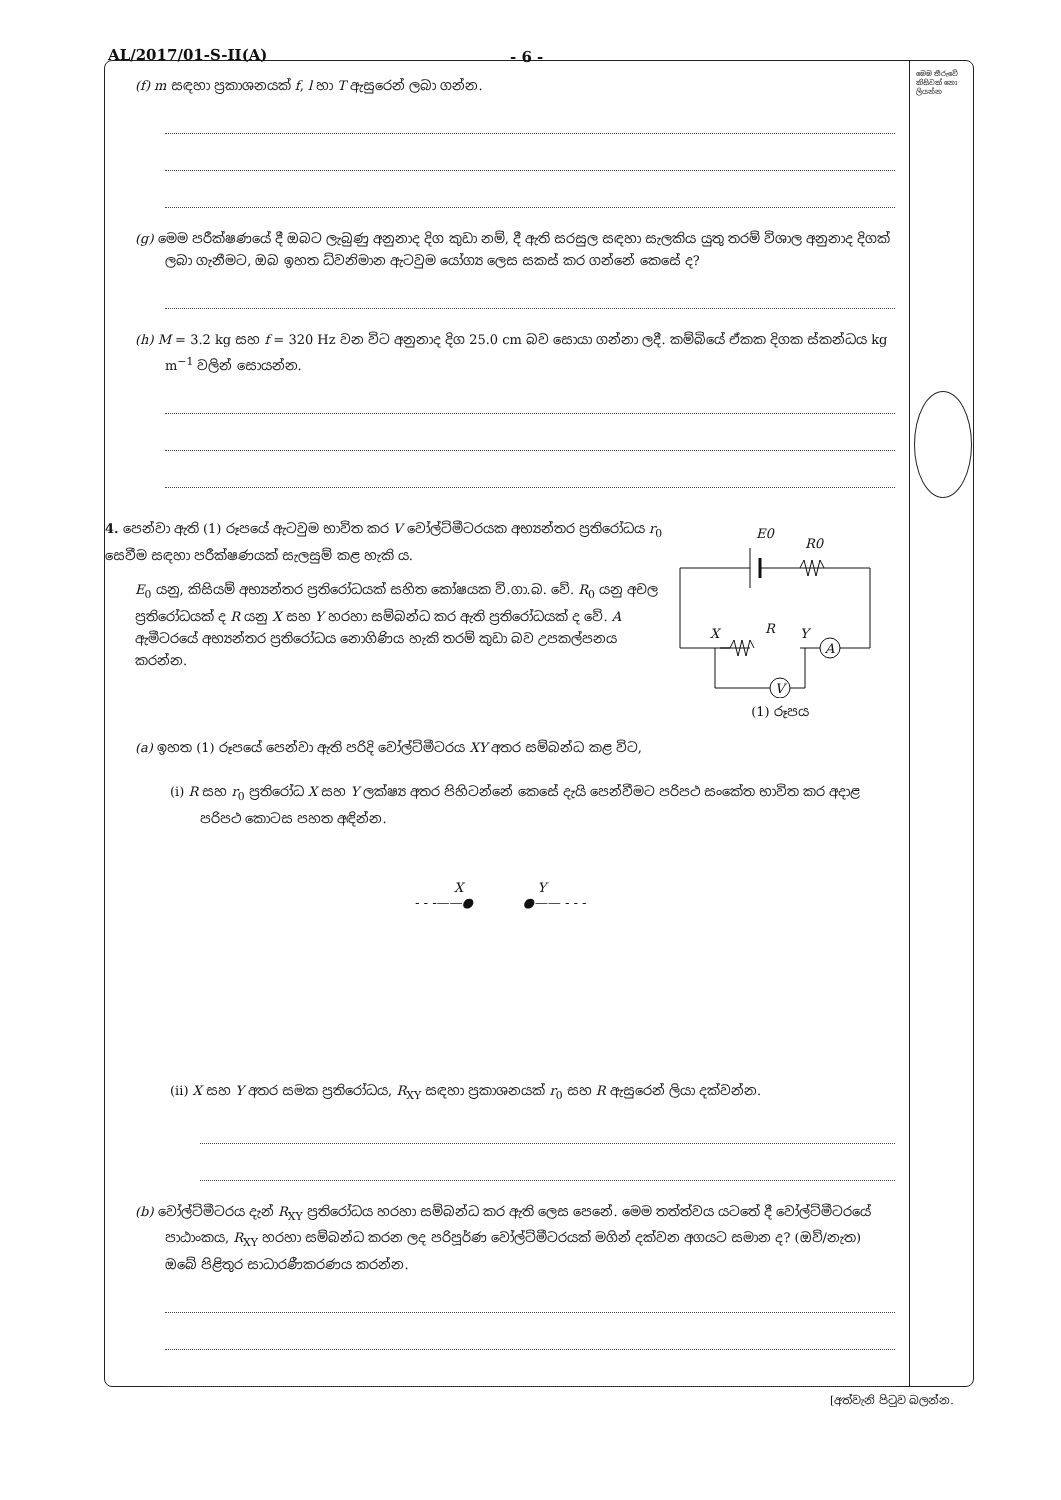AL/2017/01-S-II(A) - 6 -
(f) m සඳහා ප්‍රකාශනයක් f, l හා T ඇසුරෙන් ලබා ගන්න.
(g) මෙම පරීක්ෂණයේ දී ඔබට ලැබුණු අනුනාද දිග කුඩා නම්, දී ඇති සරසුල සඳහා සැලකිය යුතු තරම් විශාල අනුනාද දිගක් ලබා ගැනීමට, ඔබ ඉහත ධ්වනිමාන ඇටවුම යෝග්‍ය ලෙස සකස් කර ගන්නේ කෙසේ ද?
(h) M = 3.2 kg සහ f = 320 Hz වන විට අනුනාද දිග 25.0 cm බව සොයා ගන්නා ලදී. කම්බියේ ඒකක දිගක ස්කන්ධය kg m<sup>−1</sup> වලින් සොයන්න.
4. පෙන්වා ඇති (1) රූපයේ ඇටවුම භාවිත කර V වෝල්ට්මීටරයක අභ්‍යන්තර ප්‍රතිරෝධය r<sub>0</sub> සෙවීම සඳහා පරීක්ෂණයක් සැලසුම් කළ හැකි ය.
E<sub>0</sub> යනු, කිසියම් අභ්‍යන්තර ප්‍රතිරෝධයක් සහිත කෝෂයක වි.ගා.බ. වේ. R<sub>0</sub> යනු අචල ප්‍රතිරෝධයක් ද R යනු X සහ Y හරහා සම්බන්ධ කර ඇති ප්‍රතිරෝධයක් ද වේ. A ඇමීටරයේ අභ්‍යන්තර ප්‍රතිරෝධය නොගිණිය හැකි තරම් කුඩා බව උපකල්පනය කරන්න.
E0
R0
X
R
Y
A
V
(1) රූපය
(a) ඉහත (1) රූපයේ පෙන්වා ඇති පරිදි වෝල්ට්මීටරය XY අතර සම්බන්ධ කළ විට,
(i) R සහ r<sub>0</sub> ප්‍රතිරෝධ X සහ Y ලක්ෂ්‍ය අතර පිහිටන්නේ කෙසේ දැයි පෙන්වීමට පරිපථ සංකේත භාවිත කර අදාළ පරිපථ කොටස පහත අඳින්න.
X Y
- - -——● ●—— - - -
(ii) X සහ Y අතර සමක ප්‍රතිරෝධය, R<sub>XY</sub> සඳහා ප්‍රකාශනයක් r<sub>0</sub> සහ R ඇසුරෙන් ලියා දක්වන්න.
(b) වෝල්ට්මීටරය දැන් R<sub>XY</sub> ප්‍රතිරෝධය හරහා සම්බන්ධ කර ඇති ලෙස පෙනේ. මෙම තත්ත්වය යටතේ දී වෝල්ට්මීටරයේ පාඨාංකය, R<sub>XY</sub> හරහා සම්බන්ධ කරන ලද පරිපූර්ණ වෝල්ට්මීටරයක් මගින් දක්වන අගයට සමාන ද? (ඔව්/නැත) ඔබේ පිළිතුර සාධාරණීකරණය කරන්න.
මෙම තීරුවේ කිසිවක් නො ලියන්න
[අත්වැනි පිටුව බලන්න.